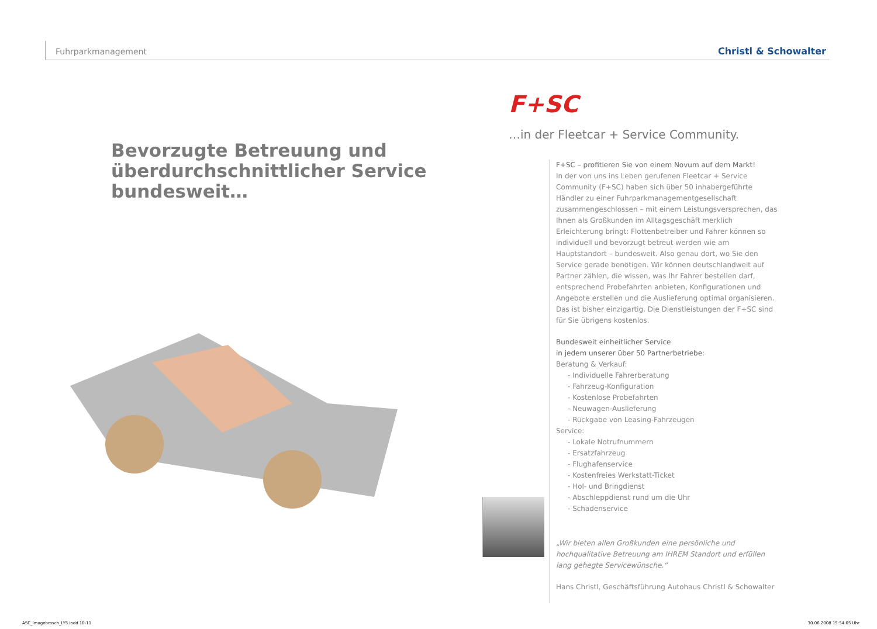Fuhrparkmanagement Christl & Schowalter
Bevorzugte Betreuung und
überdurchschnittlicher Service
bundesweit…
F+SC
…in der Fleetcar + Service Community.
F+SC – profitieren Sie von einem Novum auf dem Markt!
In der von uns ins Leben gerufenen Fleetcar + Service Community (F+SC) haben sich über 50 inhabergeführte Händler zu einer Fuhrparkmanagem­entgesellschaft zusammengeschlossen – mit einem Leistungsversprechen, das Ihnen als Großkunden im Alltagsgeschäft merklich Erleichterung bringt: Flottenbetreiber und Fahrer können so individuell und bevorzugt betreut werden wie am Hauptstandort – bundesweit. Also genau dort, wo Sie den Service gerade benötigen. Wir können deutschlandweit auf Partner zählen, die wissen, was Ihr Fahrer bestellen darf, entsprechend Probefahrten anbieten, Konfigurationen und Angebote erstellen und die Auslieferung optimal organisieren. Das ist bisher einzigartig. Die Dienst­leistungen der F+SC sind für Sie übrigens kostenlos.
Bundesweit einheitlicher Service
in jedem unserer über 50 Partnerbetriebe:
Beratung & Verkauf:
- Individuelle Fahrerberatung
- Fahrzeug-Konfiguration
- Kostenlose Probefahrten
- Neuwagen-Auslieferung
- Rückgabe von Leasing-Fahrzeugen
Service:
- Lokale Notrufnummern
- Ersatzfahrzeug
- Flughafenservice
- Kostenfreies Werkstatt-Ticket
- Hol- und Bringdienst
- Abschleppdienst rund um die Uhr
- Schadenservice
„Wir bieten allen Großkunden eine persönliche und hochqualitative Betreuung am IHREM Standort und erfüllen lang gehegte Service­wünsche.“
Hans Christl, Geschäftsführung Autohaus Christl & Schowalter
ASC_Imagebrosch_LY5.indd 10-11 30.06.2008 15:54:05 Uhr